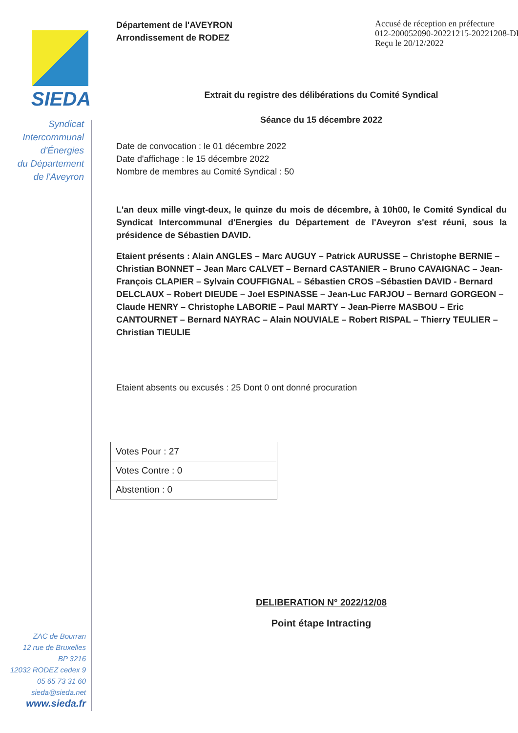SIEDA
Syndicat
Intercommunal
d'Énergies
du Département
de l'Aveyron
ZAC de Bourran
12 rue de Bruxelles
BP 3216
12032 RODEZ cedex 9
05 65 73 31 60
sieda@sieda.net
www.sieda.fr
Département de l'AVEYRON
Arrondissement de RODEZ
Accusé de réception en préfecture
012-200052090-20221215-20221208-DE
Reçu le 20/12/2022
Extrait du registre des délibérations du Comité Syndical
Séance du 15 décembre 2022
Date de convocation : le 01 décembre 2022
Date d'affichage : le 15 décembre 2022
Nombre de membres au Comité Syndical : 50
L'an deux mille vingt-deux, le quinze du mois de décembre, à 10h00, le Comité Syndical du Syndicat Intercommunal d'Energies du Département de l'Aveyron s'est réuni, sous la présidence de Sébastien DAVID.
Etaient présents : Alain ANGLES – Marc AUGUY – Patrick AURUSSE – Christophe BERNIE – Christian BONNET – Jean Marc CALVET – Bernard CASTANIER – Bruno CAVAIGNAC – Jean-François CLAPIER – Sylvain COUFFIGNAL – Sébastien CROS –Sébastien DAVID - Bernard DELCLAUX – Robert DIEUDE – Joel ESPINASSE – Jean-Luc FARJOU – Bernard GORGEON – Claude HENRY – Christophe LABORIE – Paul MARTY – Jean-Pierre MASBOU – Eric CANTOURNET – Bernard NAYRAC – Alain NOUVIALE – Robert RISPAL – Thierry TEULIER – Christian TIEULIE
Etaient absents ou excusés : 25 Dont 0 ont donné procuration
| Votes Pour : 27 |
| Votes Contre : 0 |
| Abstention : 0 |
DELIBERATION N° 2022/12/08
Point étape Intracting